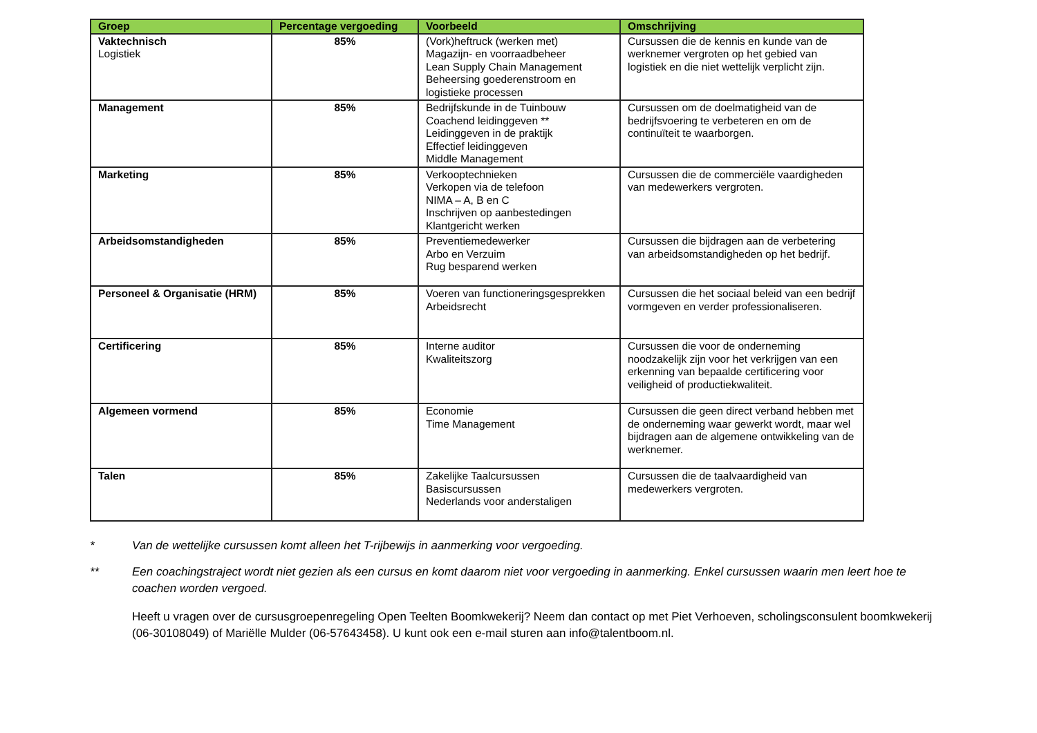| Groep | Percentage vergoeding | Voorbeeld | Omschrijving |
| --- | --- | --- | --- |
| Vaktechnisch Logistiek | 85% | (Vork)heftruck (werken met) Magazijn- en voorraadbeheer Lean Supply Chain Management Beheersing goederenstroom en logistieke processen | Cursussen die de kennis en kunde van de werknemer vergroten op het gebied van logistiek en die niet wettelijk verplicht zijn. |
| Management | 85% | Bedrijfskunde in de Tuinbouw Coachend leidinggeven ** Leidinggeven in de praktijk Effectief leidinggeven Middle Management | Cursussen om de doelmatigheid van de bedrijfsvoering te verbeteren en om de continuïteit te waarborgen. |
| Marketing | 85% | Verkooptechnieken Verkopen via de telefoon NIMA – A, B en C Inschrijven op aanbestedingen Klantgericht werken | Cursussen die de commerciële vaardigheden van medewerkers vergroten. |
| Arbeidsomstandigheden | 85% | Preventiemedewerker Arbo en Verzuim Rug besparend werken | Cursussen die bijdragen aan de verbetering van arbeidsomstandigheden op het bedrijf. |
| Personeel & Organisatie (HRM) | 85% | Voeren van functioneringsgesprekken Arbeidsrecht | Cursussen die het sociaal beleid van een bedrijf vormgeven en verder professionaliseren. |
| Certificering | 85% | Interne auditor Kwaliteitszorg | Cursussen die voor de onderneming noodzakelijk zijn voor het verkrijgen van een erkenning van bepaalde certificering voor veiligheid of productiekwaliteit. |
| Algemeen vormend | 85% | Economie Time Management | Cursussen die geen direct verband hebben met de onderneming waar gewerkt wordt, maar wel bijdragen aan de algemene ontwikkeling van de werknemer. |
| Talen | 85% | Zakelijke Taalcursussen Basiscursussen Nederlands voor anderstaligen | Cursussen die de taalvaardigheid van medewerkers vergroten. |
* Van de wettelijke cursussen komt alleen het T-rijbewijs in aanmerking voor vergoeding.
** Een coachingstraject wordt niet gezien als een cursus en komt daarom niet voor vergoeding in aanmerking. Enkel cursussen waarin men leert hoe te coachen worden vergoed.
Heeft u vragen over de cursusgroepenregeling Open Teelten Boomkwekerij? Neem dan contact op met Piet Verhoeven, scholingsconsulent boomkwekerij (06-30108049) of Mariëlle Mulder (06-57643458). U kunt ook een e-mail sturen aan info@talentboom.nl.